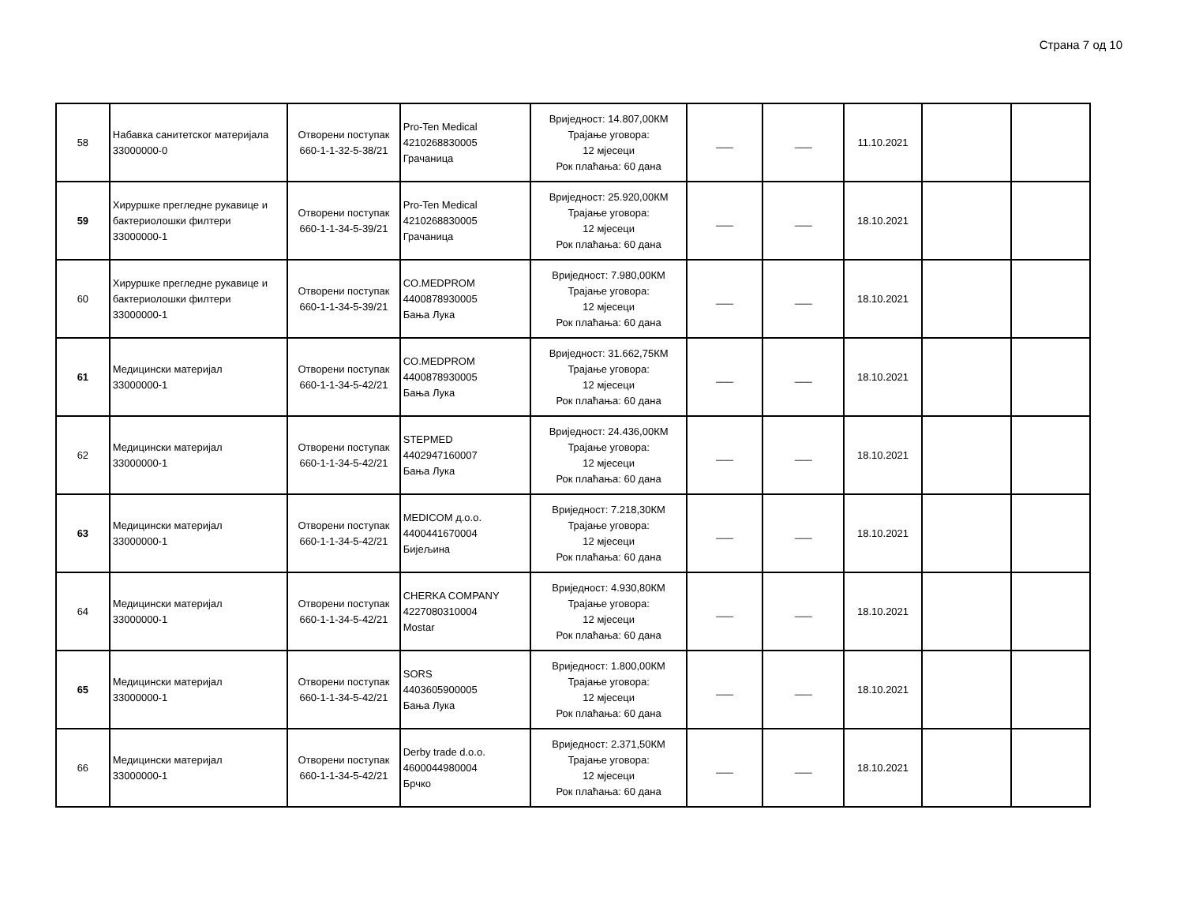Страна 7 од 10
| 58 | Набавка санитетског материјала 33000000-0 | Отворени поступак 660-1-1-32-5-38/21 | Pro-Ten Medical 4210268830005 Грачаница | Вриједност: 14.807,00КМ Трајање уговора: 12 мјесеци Рок плаћања: 60 дана | ___ | ___ | 11.10.2021 | | |
| 59 | Хируршке прегледне рукавице и бактериолошки филтери 33000000-1 | Отворени поступак 660-1-1-34-5-39/21 | Pro-Ten Medical 4210268830005 Грачаница | Вриједност: 25.920,00КМ Трајање уговора: 12 мјесеци Рок плаћања: 60 дана | ___ | ___ | 18.10.2021 | | |
| 60 | Хируршке прегледне рукавице и бактериолошки филтери 33000000-1 | Отворени поступак 660-1-1-34-5-39/21 | CO.MEDPROM 4400878930005 Бања Лука | Вриједност: 7.980,00КМ Трајање уговора: 12 мјесеци Рок плаћања: 60 дана | ___ | ___ | 18.10.2021 | | |
| 61 | Медицински материјал 33000000-1 | Отворени поступак 660-1-1-34-5-42/21 | CO.MEDPROM 4400878930005 Бања Лука | Вриједност: 31.662,75КМ Трајање уговора: 12 мјесеци Рок плаћања: 60 дана | ___ | ___ | 18.10.2021 | | |
| 62 | Медицински материјал 33000000-1 | Отворени поступак 660-1-1-34-5-42/21 | STEPMED 4402947160007 Бања Лука | Вриједност: 24.436,00КМ Трајање уговора: 12 мјесеци Рок плаћања: 60 дана | ___ | ___ | 18.10.2021 | | |
| 63 | Медицински материјал 33000000-1 | Отворени поступак 660-1-1-34-5-42/21 | MEDICOM д.о.о. 4400441670004 Бијељина | Вриједност: 7.218,30КМ Трајање уговора: 12 мјесеци Рок плаћања: 60 дана | ___ | ___ | 18.10.2021 | | |
| 64 | Медицински материјал 33000000-1 | Отворени поступак 660-1-1-34-5-42/21 | CHERKA COMPANY 4227080310004 Mostar | Вриједност: 4.930,80КМ Трајање уговора: 12 мјесеци Рок плаћања: 60 дана | ___ | ___ | 18.10.2021 | | |
| 65 | Медицински материјал 33000000-1 | Отворени поступак 660-1-1-34-5-42/21 | SORS 4403605900005 Бања Лука | Вриједност: 1.800,00КМ Трајање уговора: 12 мјесеци Рок плаћања: 60 дана | ___ | ___ | 18.10.2021 | | |
| 66 | Медицински материјал 33000000-1 | Отворени поступак 660-1-1-34-5-42/21 | Derby trade d.o.o. 4600044980004 Брчко | Вриједност: 2.371,50КМ Трајање уговора: 12 мјесеци Рок плаћања: 60 дана | ___ | ___ | 18.10.2021 | | |